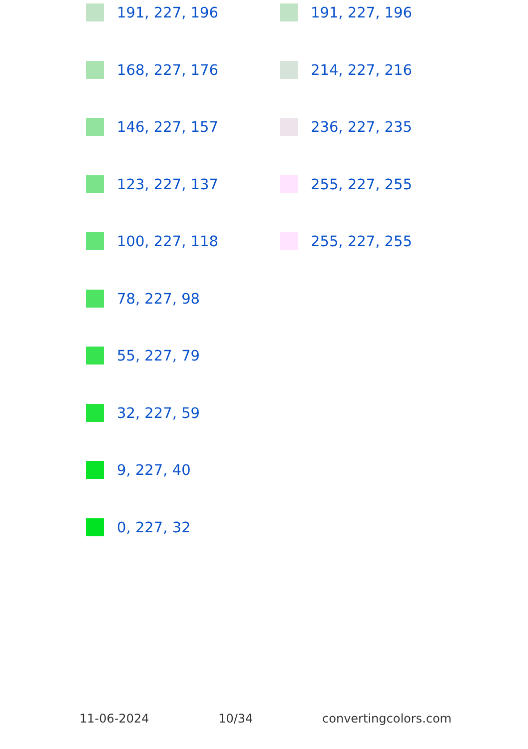191, 227, 196
168, 227, 176
146, 227, 157
123, 227, 137
100, 227, 118
78, 227, 98
55, 227, 79
32, 227, 59
9, 227, 40
0, 227, 32
191, 227, 196
214, 227, 216
236, 227, 235
255, 227, 255
255, 227, 255
11-06-2024 10/34 convertingcolors.com